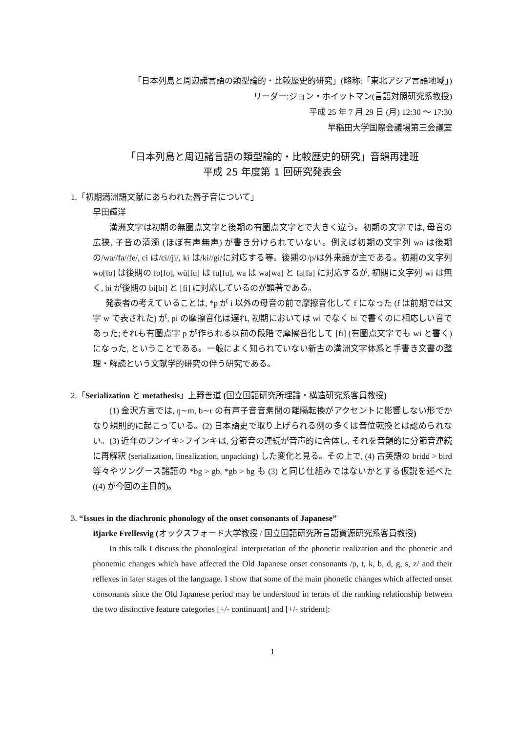「日本列島と周辺諸言語の類型論的・比較歴史的研究」(略称:「東北アジア言語地域」)
リーダー:ジョン・ホイットマン(言語対照研究系教授)
平成 25 年 7 月 29 日 (月) 12:30 〜 17:30
早稲田大学国際会議場第三会議室
「日本列島と周辺諸言語の類型論的・比較歴史的研究」音韻再建班
平成 25 年度第 1 回研究発表会
1.「初期満洲語文献にあらわれた唇子音について」
早田輝洋
満洲文字は初期の無圏点文字と後期の有圏点文字とで大きく違う。初期の文字では, 母音の広狭, 子音の清濁 (ほぼ有声無声) が書き分けられていない。例えば初期の文字列 wa は後期の/wa//fa//fe/, ci は/ci//ji/, ki は/ki//gi/に対応する等。後期の/p/は外来語が主である。初期の文字列 wo[fo] は後期の fo[fo], wü[fu] は fu[fu], wa は wa[wa] と fa[fa] に対応するが, 初期に文字列 wi は無く, bi が後期の bi[bi] と [fi] に対応しているのが顕著である。
発表者の考えていることは, *p が i 以外の母音の前で摩擦音化して f になった (f は前期では文字 w で表された) が, pi の摩擦音化は遅れ, 初期においては wi でなく bi で書くのに相応しい音であった;それも有圏点字 p が作られる以前の段階で摩擦音化して [fi] (有圏点文字でも wi と書く) になった, ということである。一般によく知られていない新古の満洲文字体系と手書き文書の整理・解読という文献学的研究の伴う研究である。
2.「Serialization と metathesis」上野善道 (国立国語研究所理論・構造研究系客員教授)
(1) 金沢方言では, ŋ∼m, b∼r の有声子音音素間の離隔転換がアクセントに影響しない形でかなり規則的に起こっている。(2) 日本語史で取り上げられる例の多くは音位転換とは認められない。(3) 近年のフンイキ>フインキは, 分節音の連続が音声的に合体し, それを音韻的に分節音連続に再解釈 (serialization, linealization, unpacking) した変化と見る。その上で, (4) 古英語の bridd > bird 等々やツングース諸語の *bg > gb, *gb > bg も (3) と同じ仕組みではないかとする仮説を述べた ((4) が今回の主目的)。
3. “Issues in the diachronic phonology of the onset consonants of Japanese”
Bjarke Frellesvig (オックスフォード大学教授 / 国立国語研究所言語資源研究系客員教授)
In this talk I discuss the phonological interpretation of the phonetic realization and the phonetic and phonemic changes which have affected the Old Japanese onset consonants /p, t, k, b, d, g, s, z/ and their reflexes in later stages of the language. I show that some of the main phonetic changes which affected onset consonants since the Old Japanese period may be understood in terms of the ranking relationship between the two distinctive feature categories [+/- continuant] and [+/- strident]:
1